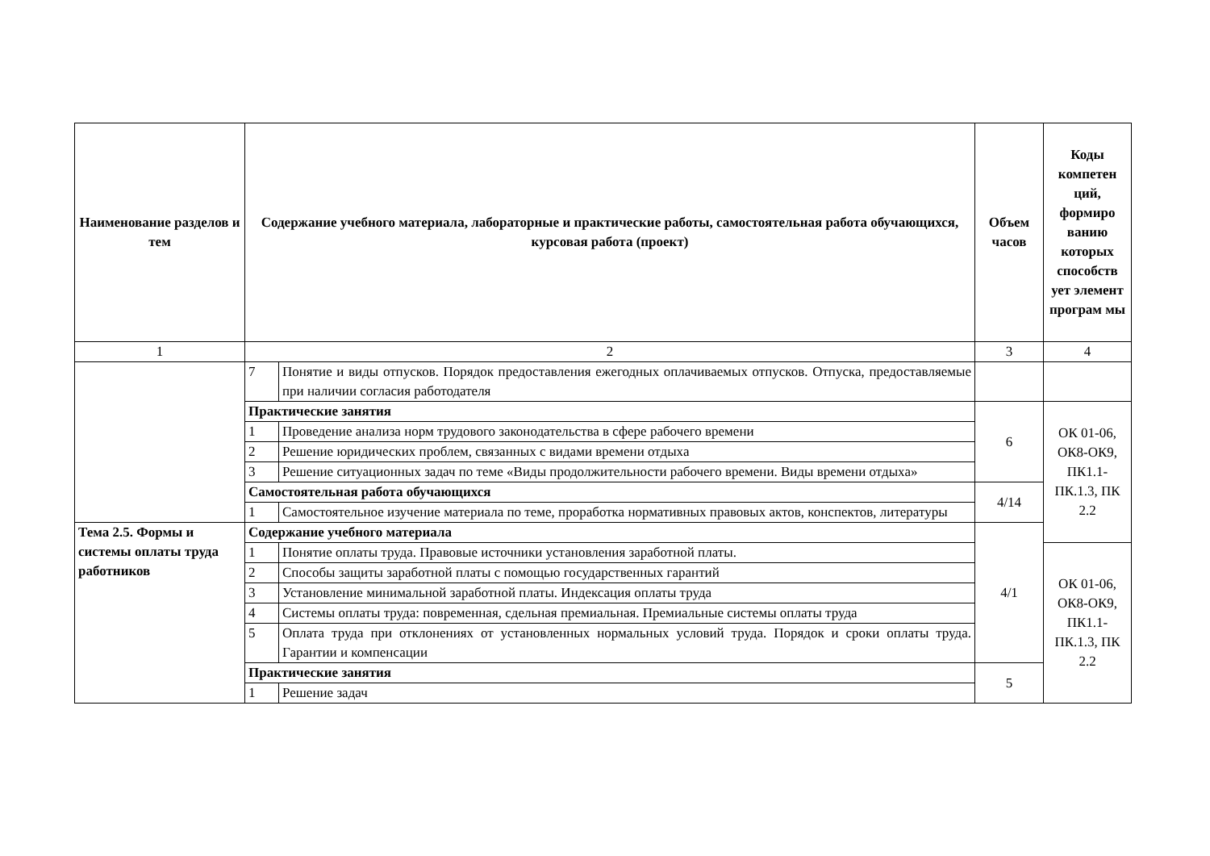| Наименование разделов и тем | Содержание учебного материала, лабораторные и практические работы, самостоятельная работа обучающихся, курсовая работа (проект) | | Объем часов | Коды компетен ций, формиро ванию которых способств ует элемент програм мы |
| --- | --- | --- | --- | --- |
| 1 | 2 | | 3 | 4 |
| | 7 | Понятие и виды отпусков. Порядок предоставления ежегодных оплачиваемых отпусков. Отпуска, предоставляемые при наличии согласия работодателя | | |
| | Практические занятия | | 6 | ОК 01-06, ОК8-ОК9, ПК1.1-ПК.1.3, ПК 2.2 |
| | 1 | Проведение анализа норм трудового законодательства в сфере рабочего времени | | |
| | 2 | Решение юридических проблем, связанных с видами времени отдыха | | |
| | 3 | Решение ситуационных задач по теме «Виды продолжительности рабочего времени. Виды времени отдыха» | | |
| | Самостоятельная работа обучающихся | | 4/14 | |
| | 1 | Самостоятельное изучение материала по теме, проработка нормативных правовых актов, конспектов, литературы | | |
| Тема 2.5. Формы и системы оплаты труда работников | Содержание учебного материала | | 4/1 | |
| | 1 | Понятие оплаты труда. Правовые источники установления заработной платы. | | ОК 01-06, ОК8-ОК9, ПК1.1-ПК.1.3, ПК 2.2 |
| | 2 | Способы защиты заработной платы с помощью государственных гарантий | | |
| | 3 | Установление минимальной заработной платы. Индексация оплаты труда | | |
| | 4 | Системы оплаты труда: повременная, сдельная премиальная. Премиальные системы оплаты труда | | |
| | 5 | Оплата труда при отклонениях от установленных нормальных условий труда. Порядок и сроки оплаты труда. Гарантии и компенсации | | |
| | Практические занятия | | 5 | |
| | 1 | Решение задач | | |